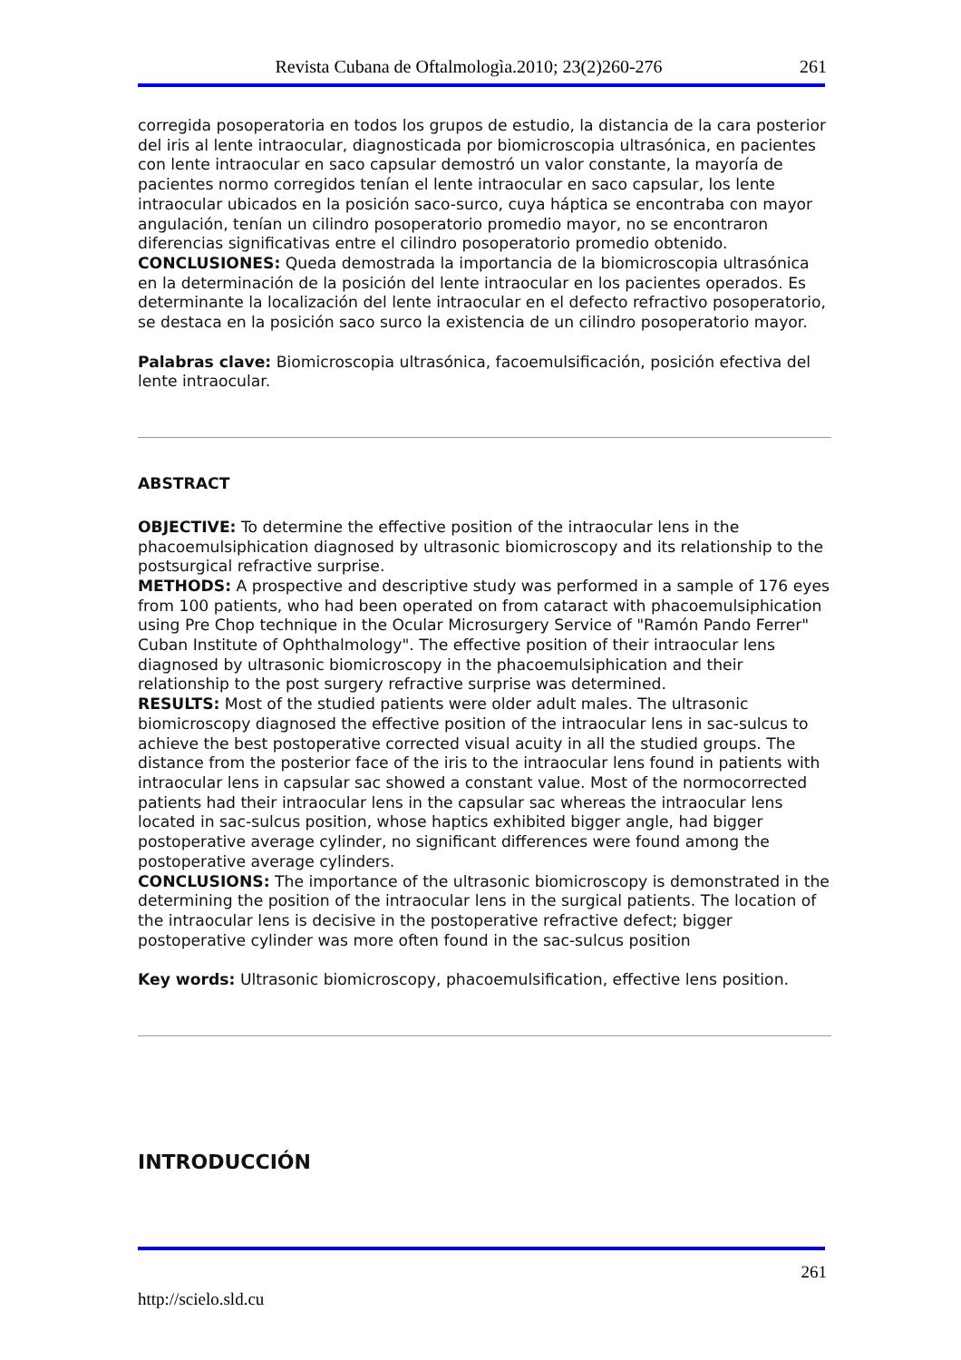Revista Cubana de Oftalmologìa.2010; 23(2)260-276 261
corregida posoperatoria en todos los grupos de estudio, la distancia de la cara posterior del iris al lente intraocular, diagnosticada por biomicroscopia ultrasónica, en pacientes con lente intraocular en saco capsular demostró un valor constante, la mayoría de pacientes normo corregidos tenían el lente intraocular en saco capsular, los lente intraocular ubicados en la posición saco-surco, cuya háptica se encontraba con mayor angulación, tenían un cilindro posoperatorio promedio mayor, no se encontraron diferencias significativas entre el cilindro posoperatorio promedio obtenido.
CONCLUSIONES: Queda demostrada la importancia de la biomicroscopia ultrasónica en la determinación de la posición del lente intraocular en los pacientes operados. Es determinante la localización del lente intraocular en el defecto refractivo posoperatorio, se destaca en la posición saco surco la existencia de un cilindro posoperatorio mayor.
Palabras clave: Biomicroscopia ultrasónica, facoemulsificación, posición efectiva del lente intraocular.
ABSTRACT
OBJECTIVE: To determine the effective position of the intraocular lens in the phacoemulsiphication diagnosed by ultrasonic biomicroscopy and its relationship to the postsurgical refractive surprise.
METHODS: A prospective and descriptive study was performed in a sample of 176 eyes from 100 patients, who had been operated on from cataract with phacoemulsiphication using Pre Chop technique in the Ocular Microsurgery Service of "Ramón Pando Ferrer" Cuban Institute of Ophthalmology". The effective position of their intraocular lens diagnosed by ultrasonic biomicroscopy in the phacoemulsiphication and their relationship to the post surgery refractive surprise was determined.
RESULTS: Most of the studied patients were older adult males. The ultrasonic biomicroscopy diagnosed the effective position of the intraocular lens in sac-sulcus to achieve the best postoperative corrected visual acuity in all the studied groups. The distance from the posterior face of the iris to the intraocular lens found in patients with intraocular lens in capsular sac showed a constant value. Most of the normocorrected patients had their intraocular lens in the capsular sac whereas the intraocular lens located in sac-sulcus position, whose haptics exhibited bigger angle, had bigger postoperative average cylinder, no significant differences were found among the postoperative average cylinders.
CONCLUSIONS: The importance of the ultrasonic biomicroscopy is demonstrated in the determining the position of the intraocular lens in the surgical patients. The location of the intraocular lens is decisive in the postoperative refractive defect; bigger postoperative cylinder was more often found in the sac-sulcus position
Key words: Ultrasonic biomicroscopy, phacoemulsification, effective lens position.
INTRODUCCIÓN
261
http://scielo.sld.cu